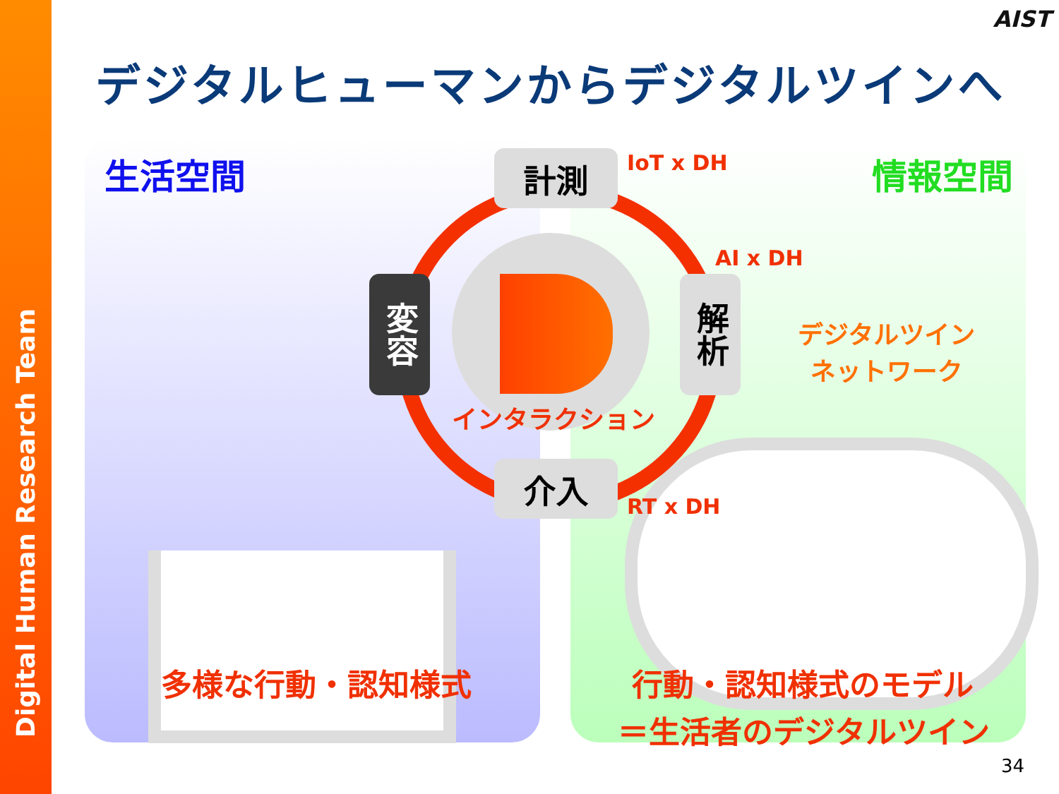Digital Human Research Team
AIST
デジタルヒューマンからデジタルツインへ
生活空間 情報空間
計測
解析
介入
変容
IoT x DH
AI x DH
RT x DH
インタラクション
デジタルツイン
ネットワーク
多様な行動・認知様式 行動・認知様式のモデル
＝生活者のデジタルツイン
34